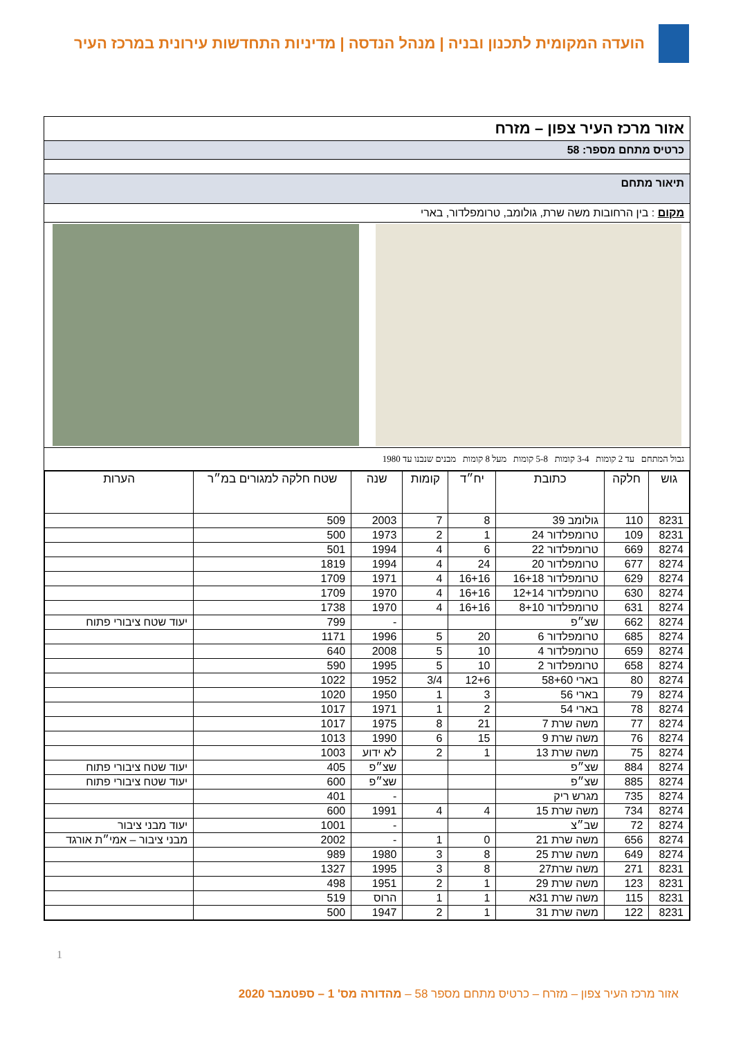הועדה המקומית לתכנון ובניה | מנהל הנדסה | מדיניות התחדשות עירונית במרכז העיר
אזור מרכז העיר צפון – מזרח
כרטיס מתחם מספר: 58
תיאור מתחם
מקום : בין הרחובות משה שרת, גולומב, טרומפלדור, בארי
גבול המתחם עד 2 קומות 3-4 קומות 5-8 קומות מעל 8 קומות מבנים שנבנו עד 1980
| גוש | חלקה | כתובת | יח״ד | קומות | שנה | שטח חלקה למגורים במ״ר | הערות |
| --- | --- | --- | --- | --- | --- | --- | --- |
| 8231 | 110 | גולומב 39 | 8 | 7 | 2003 | 509 | |
| 8231 | 109 | טרומפלדור 24 | 1 | 2 | 1973 | 500 | |
| 8274 | 669 | טרומפלדור 22 | 6 | 4 | 1994 | 501 | |
| 8274 | 677 | טרומפלדור 20 | 24 | 4 | 1994 | 1819 | |
| 8274 | 629 | טרומפלדור 16+18 | 16+16 | 4 | 1971 | 1709 | |
| 8274 | 630 | טרומפלדור 12+14 | 16+16 | 4 | 1970 | 1709 | |
| 8274 | 631 | טרומפלדור 8+10 | 16+16 | 4 | 1970 | 1738 | |
| 8274 | 662 | שצ״פ | | | - | 799 | יעוד שטח ציבורי פתוח |
| 8274 | 685 | טרומפלדור 6 | 20 | 5 | 1996 | 1171 | |
| 8274 | 659 | טרומפלדור 4 | 10 | 5 | 2008 | 640 | |
| 8274 | 658 | טרומפלדור 2 | 10 | 5 | 1995 | 590 | |
| 8274 | 80 | בארי 58+60 | 12+6 | 3/4 | 1952 | 1022 | |
| 8274 | 79 | בארי 56 | 3 | 1 | 1950 | 1020 | |
| 8274 | 78 | בארי 54 | 2 | 1 | 1971 | 1017 | |
| 8274 | 77 | משה שרת 7 | 21 | 8 | 1975 | 1017 | |
| 8274 | 76 | משה שרת 9 | 15 | 6 | 1990 | 1013 | |
| 8274 | 75 | משה שרת 13 | 1 | 2 | לא ידוע | 1003 | |
| 8274 | 884 | שצ״פ | | | שצ״פ | 405 | יעוד שטח ציבורי פתוח |
| 8274 | 885 | שצ״פ | | | שצ״פ | 600 | יעוד שטח ציבורי פתוח |
| 8274 | 735 | מגרש ריק | | | - | 401 | |
| 8274 | 734 | משה שרת 15 | 4 | 4 | 1991 | 600 | |
| 8274 | 72 | שב״צ | | | - | 1001 | יעוד מבני ציבור |
| 8274 | 656 | משה שרת 21 | 0 | 1 | - | 2002 | מבני ציבור – אמי״ת אורגד |
| 8274 | 649 | משה שרת 25 | 8 | 3 | 1980 | 989 | |
| 8231 | 271 | משה שרת27 | 8 | 3 | 1995 | 1327 | |
| 8231 | 123 | משה שרת 29 | 1 | 2 | 1951 | 498 | |
| 8231 | 115 | משה שרת 31א | 1 | 1 | הרוס | 519 | |
| 8231 | 122 | משה שרת 31 | 1 | 2 | 1947 | 500 | |
1
אזור מרכז העיר צפון – מזרח – כרטיס מתחם מספר 58 – מהדורה מס' 1 – ספטמבר 2020